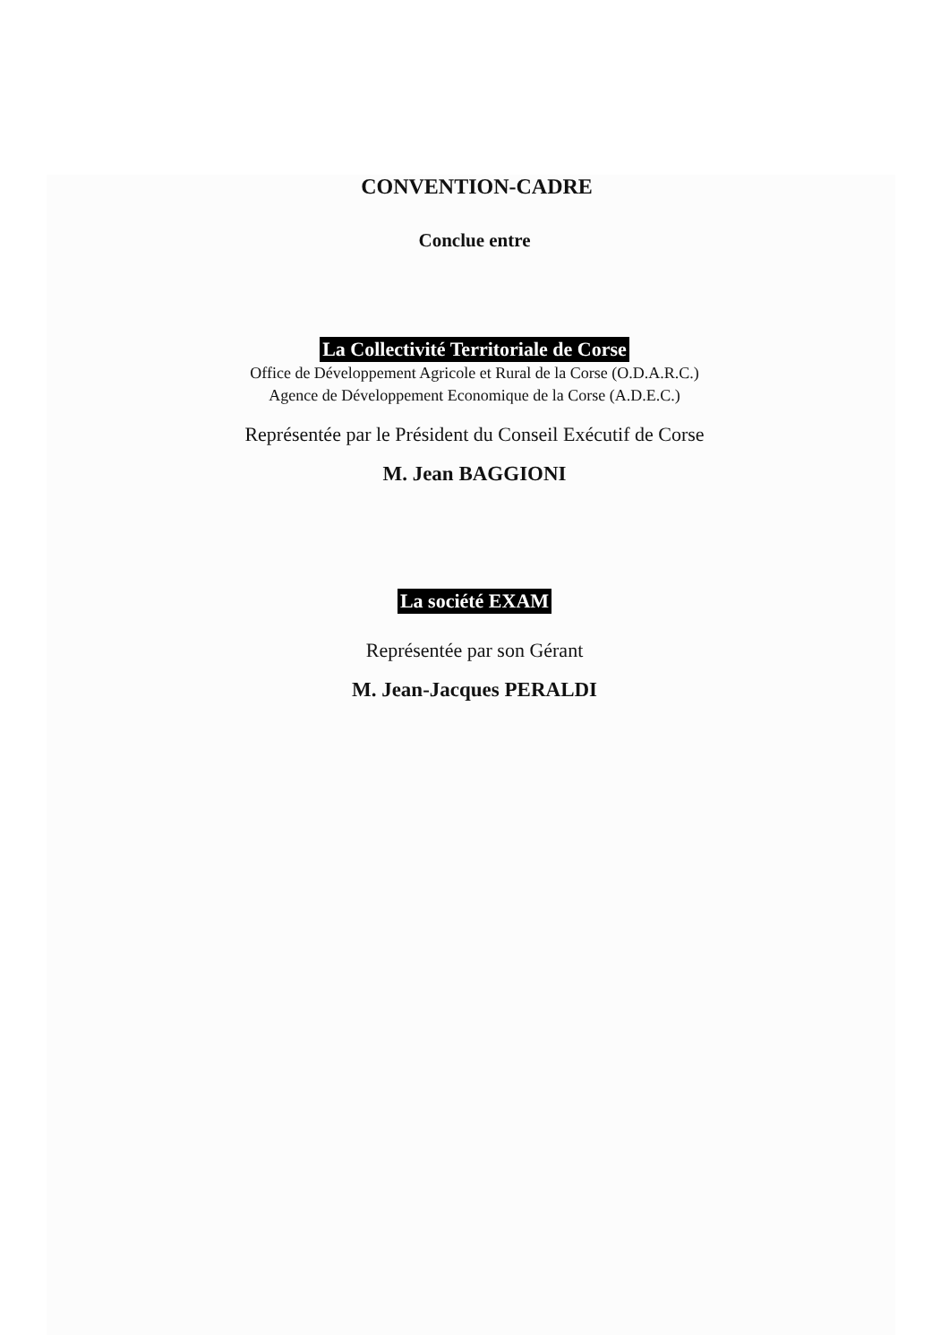CONVENTION-CADRE
Conclue entre
La Collectivité Territoriale de Corse
Office de Développement Agricole et Rural de la Corse (O.D.A.R.C.)
Agence de Développement Economique de la Corse (A.D.E.C.)
Représentée par le Président du Conseil Exécutif de Corse
M. Jean BAGGIONI
La société EXAM
Représentée par son Gérant
M. Jean-Jacques PERALDI